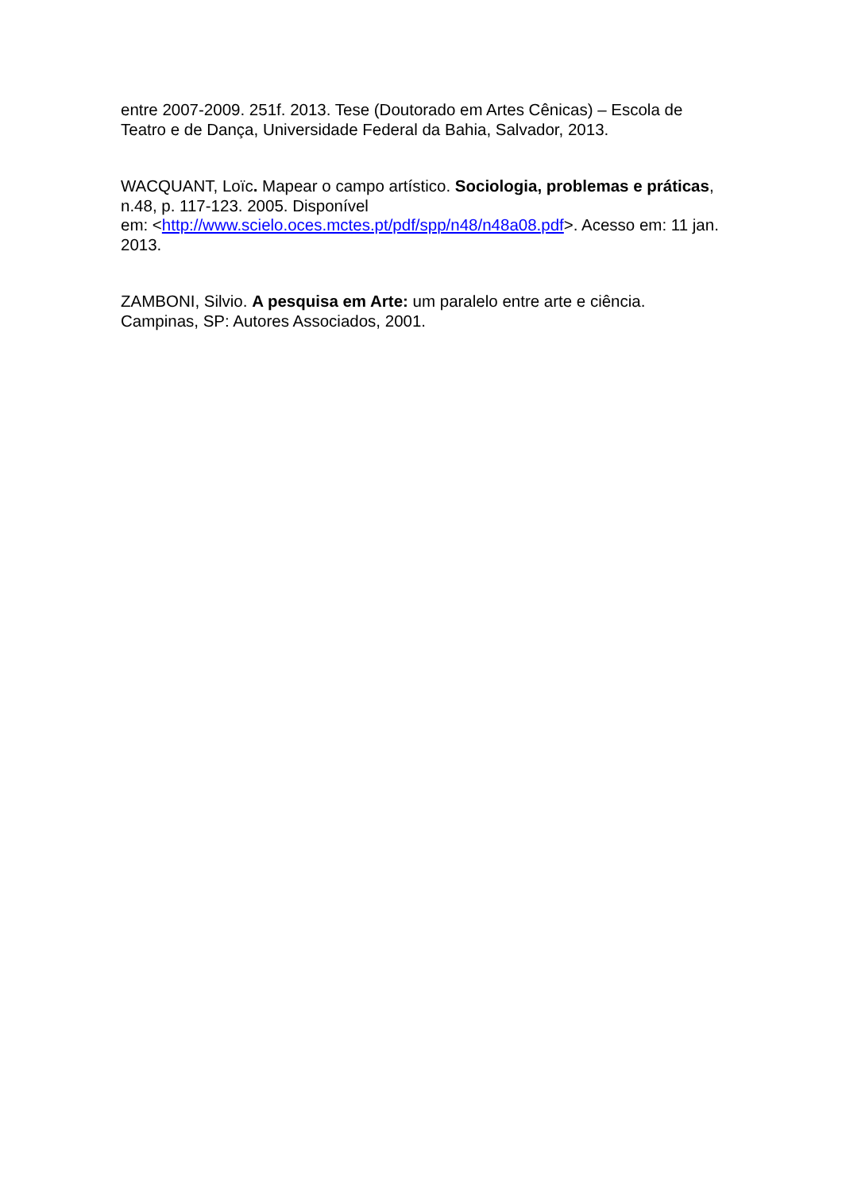entre 2007-2009. 251f. 2013. Tese (Doutorado em Artes Cênicas) – Escola de Teatro e de Dança, Universidade Federal da Bahia, Salvador, 2013.
WACQUANT, Loïc. Mapear o campo artístico. Sociologia, problemas e práticas, n.48, p. 117-123. 2005. Disponível
em: <http://www.scielo.oces.mctes.pt/pdf/spp/n48/n48a08.pdf>. Acesso em: 11 jan. 2013.
ZAMBONI, Silvio. A pesquisa em Arte: um paralelo entre arte e ciência. Campinas, SP: Autores Associados, 2001.